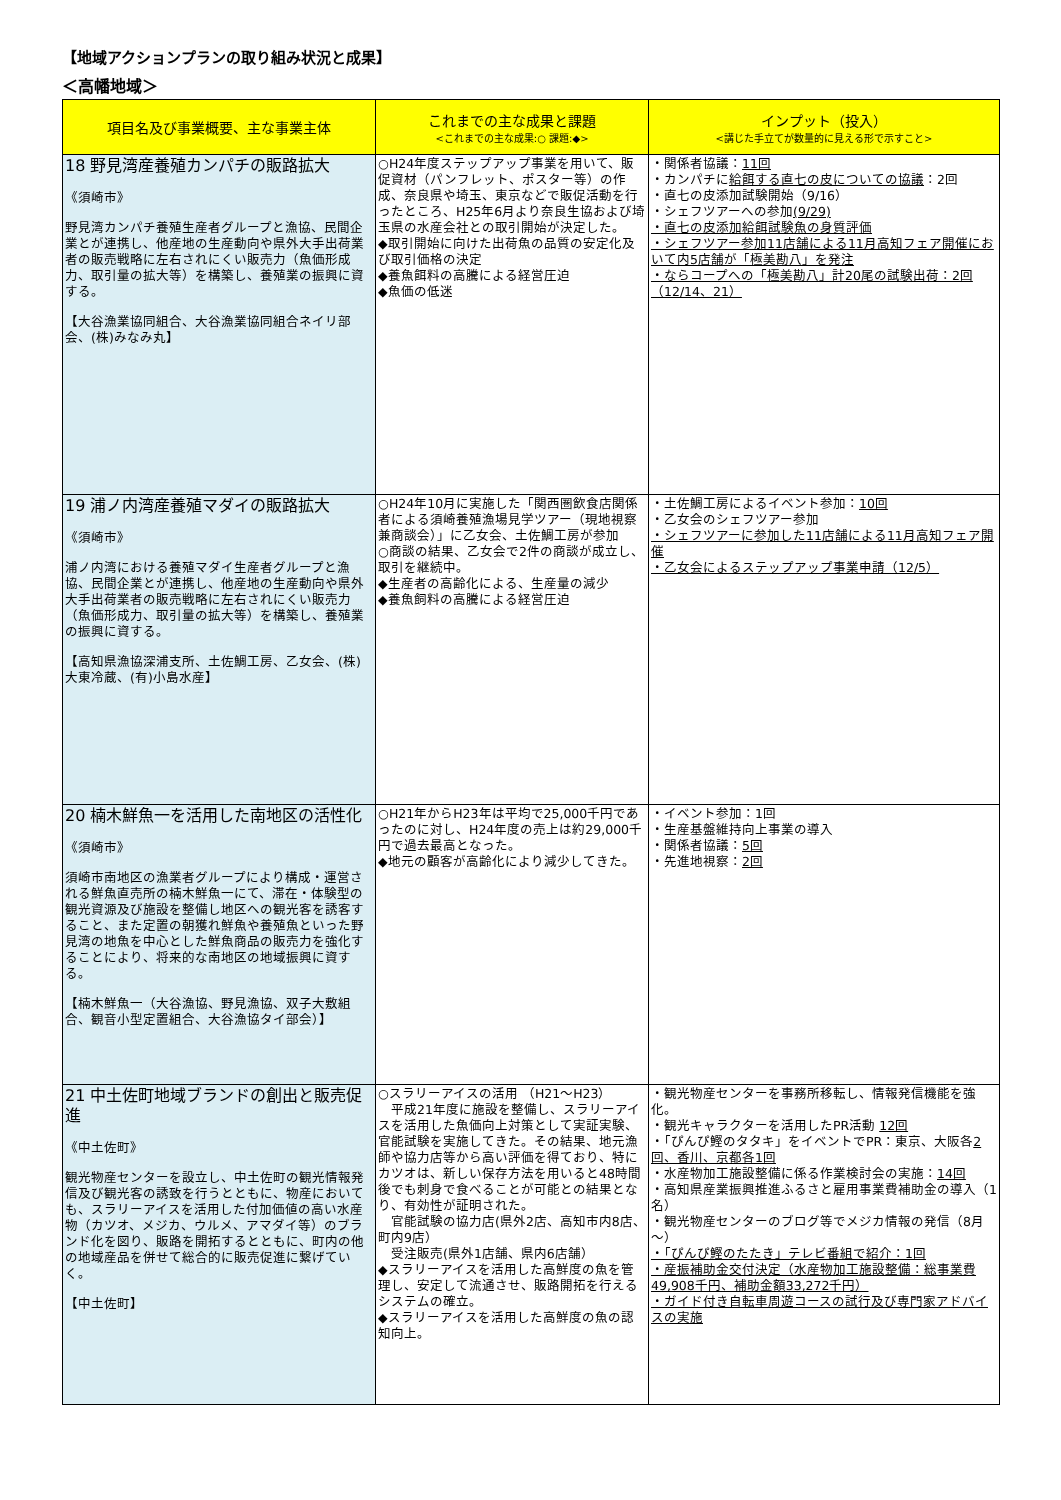【地域アクションプランの取り組み状況と成果】
＜高幡地域＞
| 項目名及び事業概要、主な事業主体 | これまでの主な成果と課題 <これまでの主な成果:○ 課題:◆> | インプット（投入） <講じた手立てが数量的に見える形で示すこと> |
| --- | --- | --- |
| 18 野見湾産養殖カンパチの販路拡大 《須崎市》 野見湾カンパチ養殖生産者グループと漁協、民間企業とが連携し、他産地の生産動向や県外大手出荷業者の販売戦略に左右されにくい販売力（魚価形成力、取引量の拡大等）を構築し、養殖業の振興に資する。 【大谷漁業協同組合、大谷漁業協同組合ネイリ部会、(株)みなみ丸】 | ○H24年度ステップアップ事業を用いて、販促資材（パンフレット、ポスター等）の作成、奈良県や埼玉、東京などで販促活動を行ったところ、H25年6月より奈良生協および埼玉県の水産会社との取引開始が決定した。 ◆取引開始に向けた出荷魚の品質の安定化及び取引価格の決定 ◆養魚餌料の高騰による経営圧迫 ◆魚価の低迷 | ・関係者協議： 11回 ・カンパチに 給餌する直七の皮についての協議 ：2回 ・直七の皮添加試験開始（9/16） ・シェフツアーへの参加 (9/29) ・直七の皮添加給餌試験魚の身質評価 ・シェフツアー参加11店舗による11月高知フェア開催において内5店舗が「極美勘八」を発注 ・ならコープへの「極美勘八」計20尾の試験出荷：2回（12/14、21） |
| 19 浦ノ内湾産養殖マダイの販路拡大 《須崎市》 浦ノ内湾における養殖マダイ生産者グループと漁協、民間企業とが連携し、他産地の生産動向や県外大手出荷業者の販売戦略に左右されにくい販売力（魚価形成力、取引量の拡大等）を構築し、養殖業の振興に資する。 【高知県漁協深浦支所、土佐鯛工房、乙女会、(株)大東冷蔵、(有)小島水産】 | ○H24年10月に実施した「関西圏飲食店関係者による須崎養殖漁場見学ツアー（現地視察兼商談会）」に乙女会、土佐鯛工房が参加 ○商談の結果、乙女会で2件の商談が成立し、取引を継続中。 ◆生産者の高齢化による、生産量の減少 ◆養魚飼料の高騰による経営圧迫 | ・土佐鯛工房によるイベント参加： 10回 ・乙女会のシェフツアー参加 ・シェフツアーに参加した11店舗による11月高知フェア開催 ・乙女会によるステップアップ事業申請（12/5） |
| 20 楠木鮮魚一を活用した南地区の活性化 《須崎市》 須崎市南地区の漁業者グループにより構成・運営される鮮魚直売所の楠木鮮魚一にて、滞在・体験型の観光資源及び施設を整備し地区への観光客を誘客すること、また定置の朝獲れ鮮魚や養殖魚といった野見湾の地魚を中心とした鮮魚商品の販売力を強化することにより、将来的な南地区の地域振興に資する。 【楠木鮮魚一（大谷漁協、野見漁協、双子大敷組合、観音小型定置組合、大谷漁協タイ部会）】 | ○H21年からH23年は平均で25,000千円であったのに対し、H24年度の売上は約29,000千円で過去最高となった。 ◆地元の顧客が高齢化により減少してきた。 | ・イベント参加：1回 ・生産基盤維持向上事業の導入 ・関係者協議： 5回 ・先進地視察： 2回 |
| 21 中土佐町地域ブランドの創出と販売促進 《中土佐町》 観光物産センターを設立し、中土佐町の観光情報発信及び観光客の誘致を行うとともに、物産においても、スラリーアイスを活用した付加価値の高い水産物（カツオ、メジカ、ウルメ、アマダイ等）のブランド化を図り、販路を開拓するとともに、町内の他の地域産品を併せて総合的に販売促進に繋げていく。 【中土佐町】 | ○スラリーアイスの活用 （H21～H23） 平成21年度に施設を整備し、スラリーアイスを活用した魚価向上対策として実証実験、官能試験を実施してきた。その結果、地元漁師や協力店等から高い評価を得ており、特にカツオは、新しい保存方法を用いると48時間後でも刺身で食べることが可能との結果となり、有効性が証明された。 官能試験の協力店(県外2店、高知市内8店、町内9店） 受注販売(県外1店舗、県内6店舗） ◆スラリーアイスを活用した高鮮度の魚を管理し、安定して流通させ、販路開拓を行えるシステムの確立。 ◆スラリーアイスを活用した高鮮度の魚の認知向上。 | ・観光物産センターを事務所移転し、情報発信機能を強化。 ・観光キャラクターを活用したPR活動 12回 ・「ぴんぴ鰹のタタキ」をイベントでPR：東京、大阪各 2回、香川、京都各1回 ・水産物加工施設整備に係る作業検討会の実施： 14回 ・高知県産業振興推進ふるさと雇用事業費補助金の導入（1名） ・観光物産センターのブログ等でメジカ情報の発信（8月～） ・「ぴんぴ鰹のたたき」テレビ番組で紹介：1回 ・産振補助金交付決定（水産物加工施設整備：総事業費49,908千円、補助金額33,272千円） ・ガイド付き自転車周遊コースの試行及び専門家アドバイスの実施 |